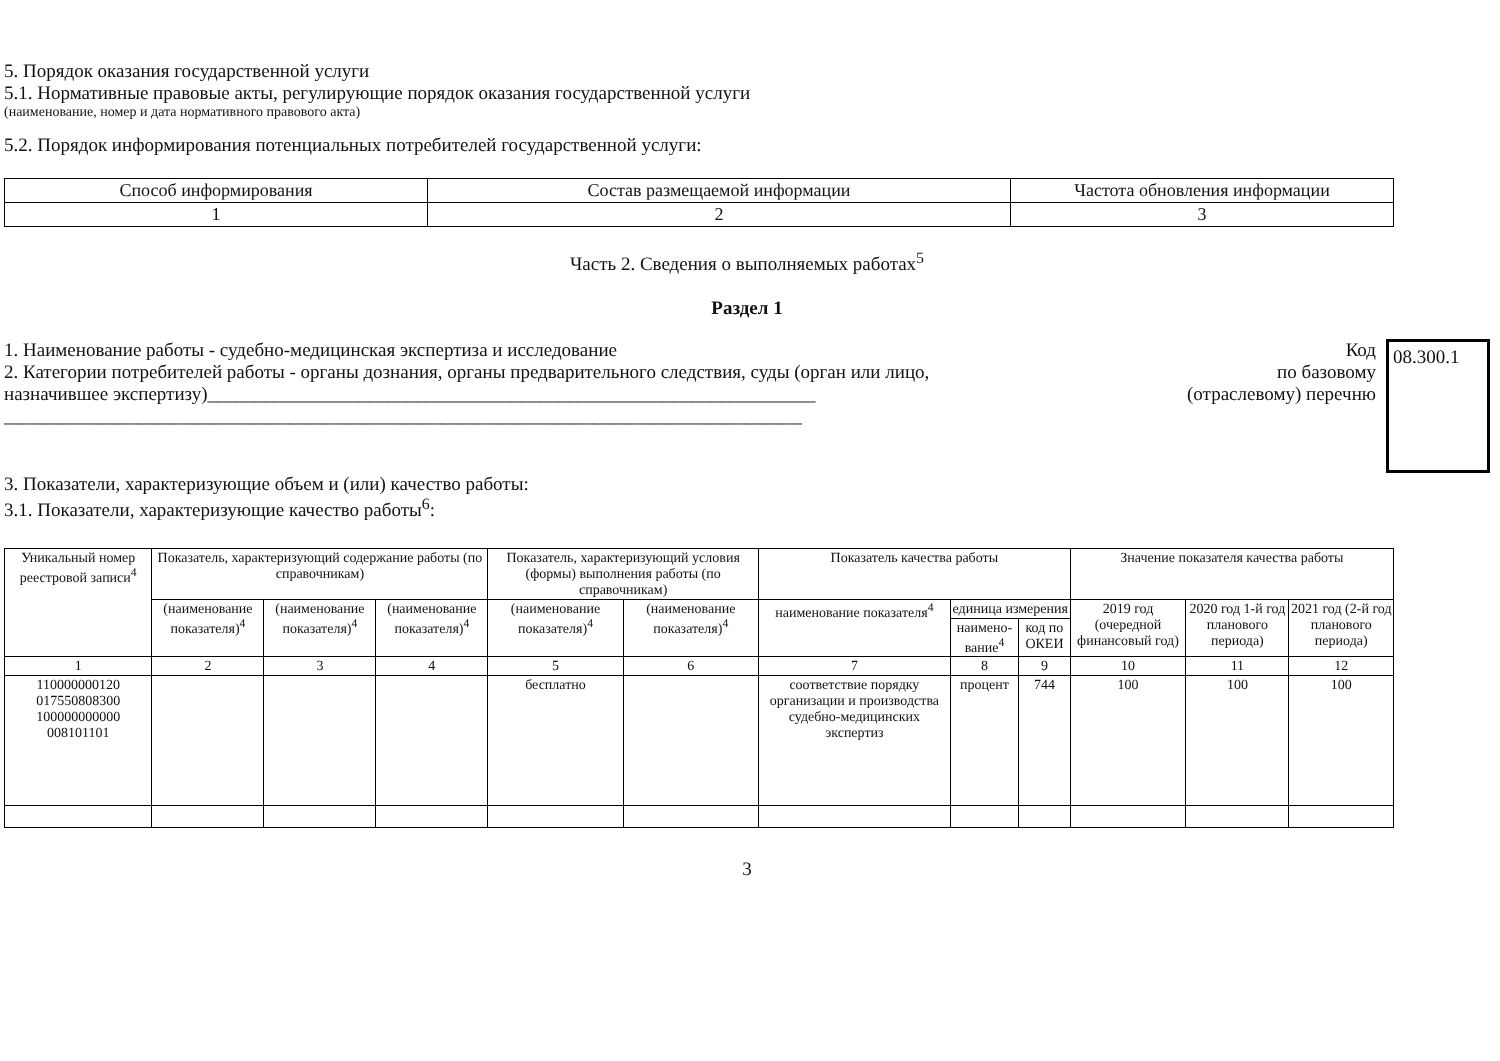5. Порядок оказания государственной услуги
5.1. Нормативные правовые акты, регулирующие порядок оказания государственной услуги
(наименование, номер и дата нормативного правового акта)
5.2. Порядок информирования потенциальных потребителей государственной услуги:
| Способ информирования | Состав размещаемой информации | Частота обновления информации |
| 1 | 2 | 3 |
Часть 2. Сведения о выполняемых работах<sup>5</sup>
Раздел 1
1. Наименование работы - судебно-медицинская экспертиза и исследование
2. Категории потребителей работы - органы дознания, органы предварительного следствия, суды (орган или лицо, назначившее экспертизу)________________________________________________________________
____________________________________________________________________________________
Код
по базовому
(отраслевому) перечню
08.300.1
3. Показатели, характеризующие объем и (или) качество работы:
3.1. Показатели, характеризующие качество работы<sup>6</sup>:
| Уникальный номер реестровой записи<sup>4</sup> | Показатель, характеризующий содержание работы (по справочникам) | | | Показатель, характеризующий условия (формы) выполнения работы (по справочникам) | | Показатель качества работы | | | Значение показателя качества работы | | |
| --- | --- | --- | --- | --- | --- | --- | --- | --- | --- | --- | --- |
| | (наименование показателя)<sup>4</sup> | (наименование показателя)<sup>4</sup> | (наименование показателя)<sup>4</sup> | (наименование показателя)<sup>4</sup> | (наименование показателя)<sup>4</sup> | наименование показателя<sup>4</sup> | единица измерения | | 2019 год (очередной финансовый год) | 2020 год 1-й год планового периода) | 2021 год (2-й год планового периода) |
| | | | | | | | наимено-вание<sup>4</sup> | код по ОКЕИ | | | |
| 1 | 2 | 3 | 4 | 5 | 6 | 7 | 8 | 9 | 10 | 11 | 12 |
| 110000000120 017550808300 100000000000 008101101 | | | | бесплатно | | соответствие порядку организации и производства судебно-медицинских экспертиз | процент | 744 | 100 | 100 | 100 |
3